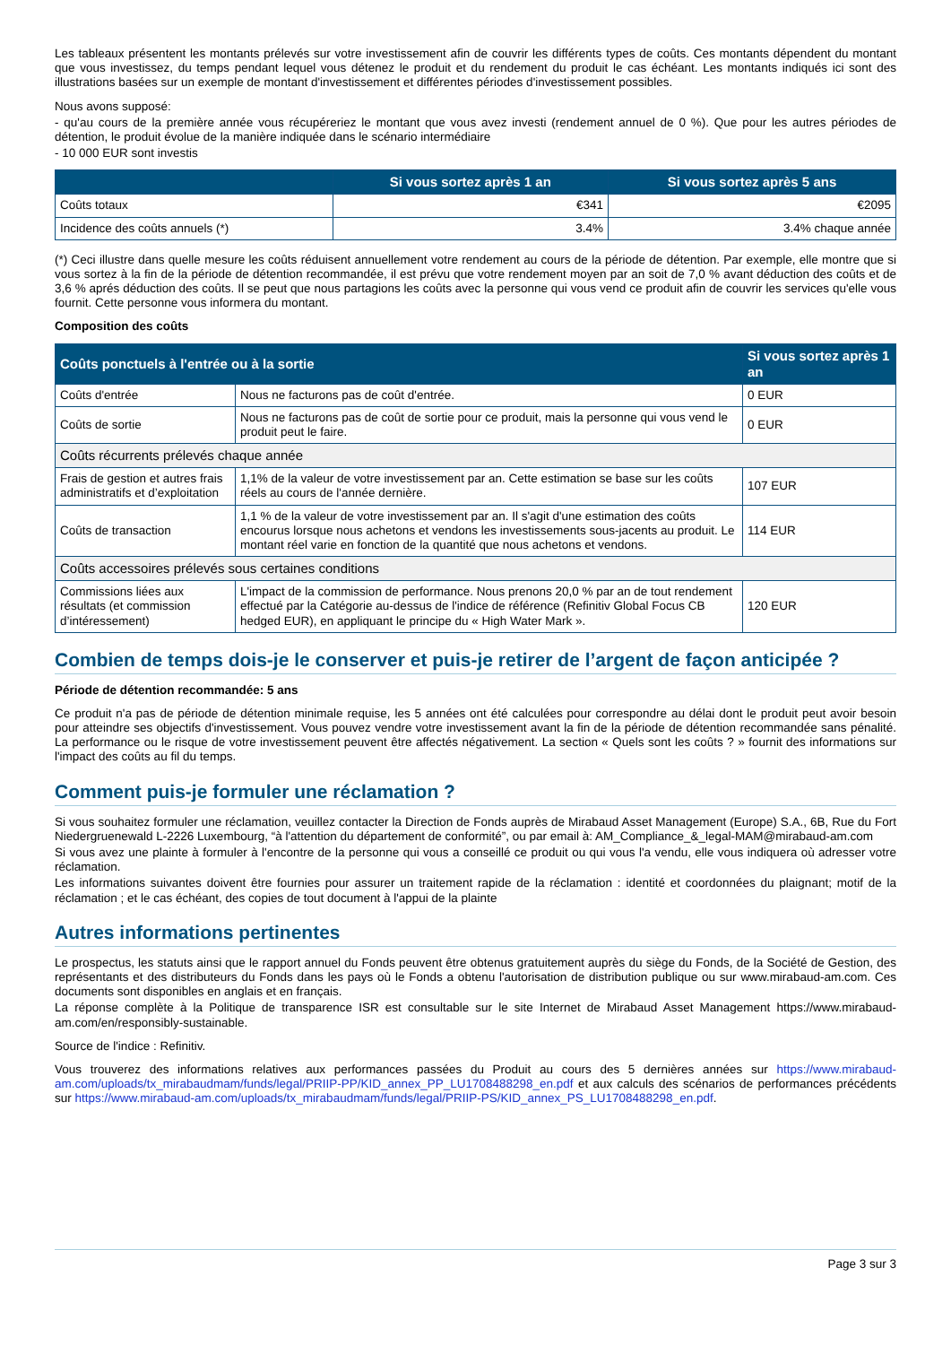Les tableaux présentent les montants prélevés sur votre investissement afin de couvrir les différents types de coûts. Ces montants dépendent du montant que vous investissez, du temps pendant lequel vous détenez le produit et du rendement du produit le cas échéant. Les montants indiqués ici sont des illustrations basées sur un exemple de montant d'investissement et différentes périodes d'investissement possibles.
Nous avons supposé:
- qu'au cours de la première année vous récupéreriez le montant que vous avez investi (rendement annuel de 0 %). Que pour les autres périodes de détention, le produit évolue de la manière indiquée dans le scénario intermédiaire
- 10 000 EUR sont investis
| | Si vous sortez après 1 an | Si vous sortez après 5 ans |
| --- | --- | --- |
| Coûts totaux | €341 | €2095 |
| Incidence des coûts annuels (*) | 3.4% | 3.4% chaque année |
(*) Ceci illustre dans quelle mesure les coûts réduisent annuellement votre rendement au cours de la période de détention. Par exemple, elle montre que si vous sortez à la fin de la période de détention recommandée, il est prévu que votre rendement moyen par an soit de 7,0 % avant déduction des coûts et de 3,6 % aprés déduction des coûts. Il se peut que nous partagions les coûts avec la personne qui vous vend ce produit afin de couvrir les services qu'elle vous fournit. Cette personne vous informera du montant.
Composition des coûts
| Coûts ponctuels à l'entrée ou à la sortie | | Si vous sortez après 1 an |
| --- | --- | --- |
| Coûts d'entrée | Nous ne facturons pas de coût d'entrée. | 0 EUR |
| Coûts de sortie | Nous ne facturons pas de coût de sortie pour ce produit, mais la personne qui vous vend le produit peut le faire. | 0 EUR |
| Coûts récurrents prélevés chaque année | | |
| Frais de gestion et autres frais administratifs et d’exploitation | 1,1% de la valeur de votre investissement par an. Cette estimation se base sur les coûts réels au cours de l'année dernière. | 107 EUR |
| Coûts de transaction | 1,1 % de la valeur de votre investissement par an. Il s'agit d'une estimation des coûts encourus lorsque nous achetons et vendons les investissements sous-jacents au produit. Le montant réel varie en fonction de la quantité que nous achetons et vendons. | 114 EUR |
| Coûts accessoires prélevés sous certaines conditions | | |
| Commissions liées aux résultats (et commission d’intéressement) | L'impact de la commission de performance. Nous prenons 20,0 % par an de tout rendement effectué par la Catégorie au-dessus de l'indice de référence (Refinitiv Global Focus CB hedged EUR), en appliquant le principe du « High Water Mark ». | 120 EUR |
Combien de temps dois-je le conserver et puis-je retirer de l’argent de façon anticipée ?
Période de détention recommandée: 5 ans
Ce produit n'a pas de période de détention minimale requise, les 5 années ont été calculées pour correspondre au délai dont le produit peut avoir besoin pour atteindre ses objectifs d'investissement. Vous pouvez vendre votre investissement avant la fin de la période de détention recommandée sans pénalité. La performance ou le risque de votre investissement peuvent être affectés négativement. La section « Quels sont les coûts ? » fournit des informations sur l'impact des coûts au fil du temps.
Comment puis-je formuler une réclamation ?
Si vous souhaitez formuler une réclamation, veuillez contacter la Direction de Fonds auprès de Mirabaud Asset Management (Europe) S.A., 6B, Rue du Fort Niedergruenewald L-2226 Luxembourg, “à l'attention du département de conformité”, ou par email à: AM_Compliance_&_legal-MAM@mirabaud-am.com
Si vous avez une plainte à formuler à l'encontre de la personne qui vous a conseillé ce produit ou qui vous l'a vendu, elle vous indiquera où adresser votre réclamation.
Les informations suivantes doivent être fournies pour assurer un traitement rapide de la réclamation : identité et coordonnées du plaignant; motif de la réclamation ; et le cas échéant, des copies de tout document à l'appui de la plainte
Autres informations pertinentes
Le prospectus, les statuts ainsi que le rapport annuel du Fonds peuvent être obtenus gratuitement auprès du siège du Fonds, de la Société de Gestion, des représentants et des distributeurs du Fonds dans les pays où le Fonds a obtenu l'autorisation de distribution publique ou sur www.mirabaud-am.com. Ces documents sont disponibles en anglais et en français.
La réponse complète à la Politique de transparence ISR est consultable sur le site Internet de Mirabaud Asset Management https://www.mirabaud-am.com/en/responsibly-sustainable.
Source de l'indice : Refinitiv.
Vous trouverez des informations relatives aux performances passées du Produit au cours des 5 dernières années sur https://www.mirabaud-am.com/uploads/tx_mirabaudmam/funds/legal/PRIIP-PP/KID_annex_PP_LU1708488298_en.pdf et aux calculs des scénarios de performances précédents sur https://www.mirabaud-am.com/uploads/tx_mirabaudmam/funds/legal/PRIIP-PS/KID_annex_PS_LU1708488298_en.pdf.
Page 3 sur 3